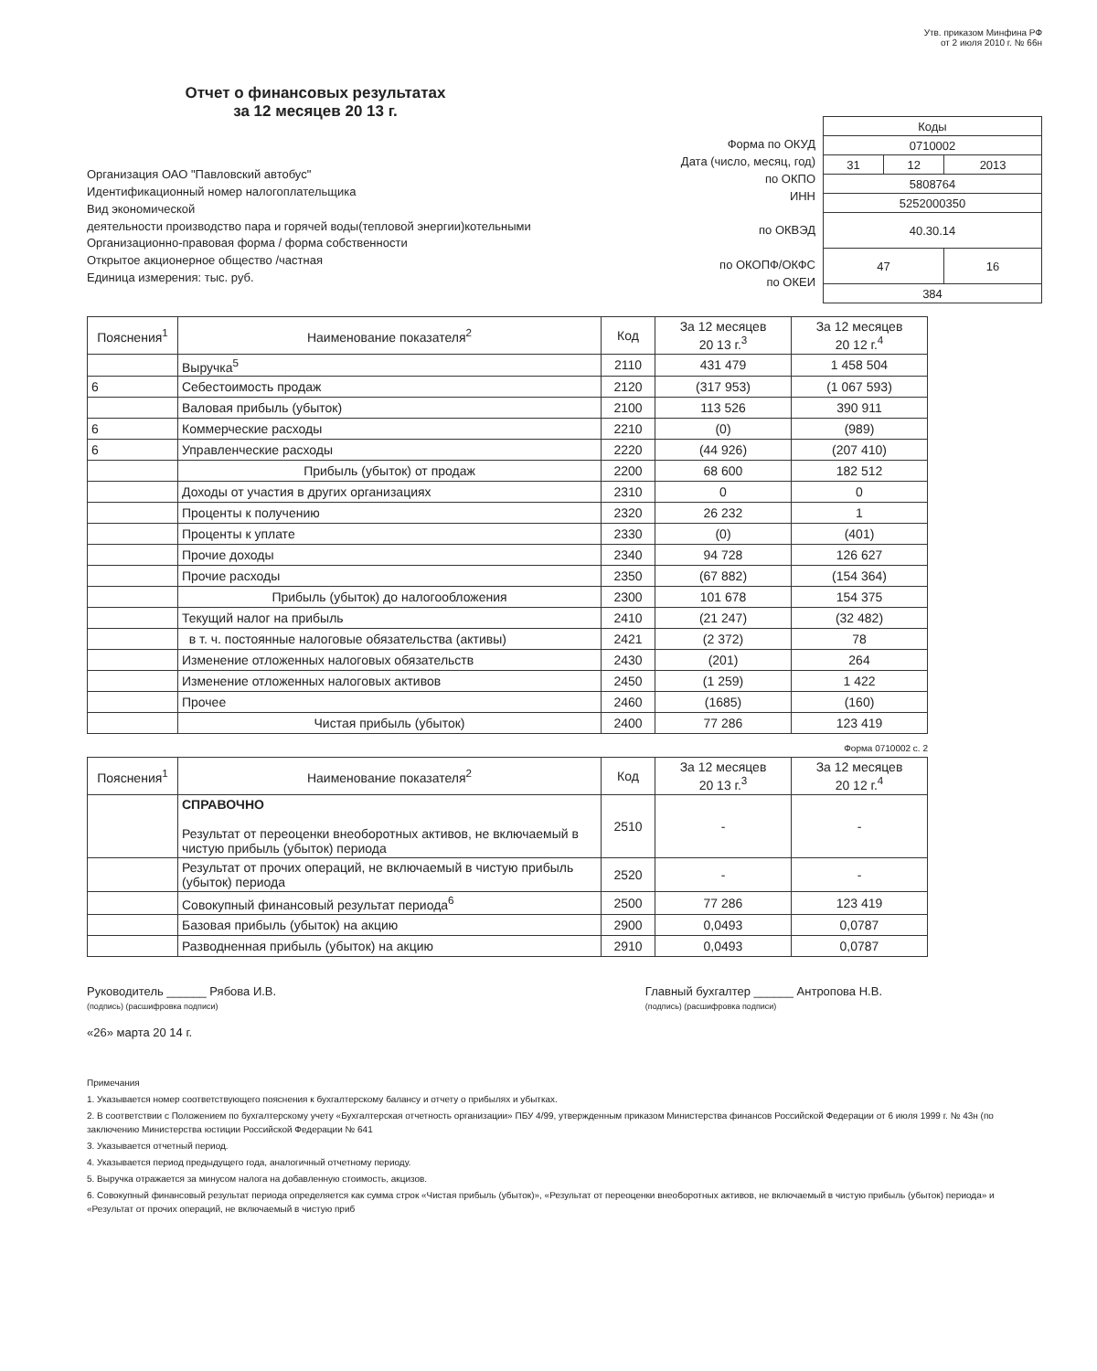Утв. приказом Минфина РФ
от 2 июля 2010 г. № 66н
Отчет о финансовых результатах
за 12 месяцев 20 13 г.
Организация ОАО "Павловский автобус"
Идентификационный номер налогоплательщика
Вид экономической
деятельности производство пара и горячей воды(тепловой энергии)котельными
Организационно-правовая форма / форма собственности
Открытое акционерное общество /частная
Единица измерения: тыс. руб.
Форма по ОКУД
Дата (число, месяц, год)
по ОКПО
ИНН
по ОКВЭД
по ОКОПФ/ОКФС
по ОКЕИ
| Коды | | |
| 0710002 | | |
| 31 | 12 | 2013 |
| 5808764 | | |
| 5252000350 | | |
| 40.30.14 | | |
| 47 | | 16 |
| 384 | | |
| Пояснения<sup>1</sup> | Наименование показателя<sup>2</sup> | Код | За 12 месяцев 20 13 г.<sup>3</sup> | За 12 месяцев 20 12 г.<sup>4</sup> |
| --- | --- | --- | --- | --- |
| | Выручка<sup>5</sup> | 2110 | 431 479 | 1 458 504 |
| 6 | Себестоимость продаж | 2120 | (317 953) | (1 067 593) |
| | Валовая прибыль (убыток) | 2100 | 113 526 | 390 911 |
| 6 | Коммерческие расходы | 2210 | (0) | (989) |
| 6 | Управленческие расходы | 2220 | (44 926) | (207 410) |
| | Прибыль (убыток) от продаж | 2200 | 68 600 | 182 512 |
| | Доходы от участия в других организациях | 2310 | 0 | 0 |
| | Проценты к получению | 2320 | 26 232 | 1 |
| | Проценты к уплате | 2330 | (0) | (401) |
| | Прочие доходы | 2340 | 94 728 | 126 627 |
| | Прочие расходы | 2350 | (67 882) | (154 364) |
| | Прибыль (убыток) до налогообложения | 2300 | 101 678 | 154 375 |
| | Текущий налог на прибыль | 2410 | (21 247) | (32 482) |
| | в т. ч. постоянные налоговые обязательства (активы) | 2421 | (2 372) | 78 |
| | Изменение отложенных налоговых обязательств | 2430 | (201) | 264 |
| | Изменение отложенных налоговых активов | 2450 | (1 259) | 1 422 |
| | Прочее | 2460 | (1685) | (160) |
| | Чистая прибыль (убыток) | 2400 | 77 286 | 123 419 |
Форма 0710002 с. 2
| Пояснения<sup>1</sup> | Наименование показателя<sup>2</sup> | Код | За 12 месяцев 20 13 г.<sup>3</sup> | За 12 месяцев 20 12 г.<sup>4</sup> |
| --- | --- | --- | --- | --- |
| | СПРАВОЧНО Результат от переоценки внеоборотных активов, не включаемый в чистую прибыль (убыток) периода | 2510 | - | - |
| | Результат от прочих операций, не включаемый в чистую прибыль (убыток) периода | 2520 | - | - |
| | Совокупный финансовый результат периода<sup>6</sup> | 2500 | 77 286 | 123 419 |
| | Базовая прибыль (убыток) на акцию | 2900 | 0,0493 | 0,0787 |
| | Разводненная прибыль (убыток) на акцию | 2910 | 0,0493 | 0,0787 |
Руководитель ______ Рябова И.В.
(подпись) (расшифровка подписи)
«26» марта 20 14 г.
Главный бухгалтер ______ Антропова Н.В.
(подпись) (расшифровка подписи)
Примечания
1. Указывается номер соответствующего пояснения к бухгалтерскому балансу и отчету о прибылях и убытках.
2. В соответствии с Положением по бухгалтерскому учету «Бухгалтерская отчетность организации» ПБУ 4/99, утвержденным приказом Министерства финансов Российской Федерации от 6 июля 1999 г. № 43н (по заключению Министерства юстиции Российской Федерации № 641
3. Указывается отчетный период.
4. Указывается период предыдущего года, аналогичный отчетному периоду.
5. Выручка отражается за минусом налога на добавленную стоимость, акцизов.
6. Совокупный финансовый результат периода определяется как сумма строк «Чистая прибыль (убыток)», «Результат от переоценки внеоборотных активов, не включаемый в чистую прибыль (убыток) периода» и «Результат от прочих операций, не включаемый в чистую приб